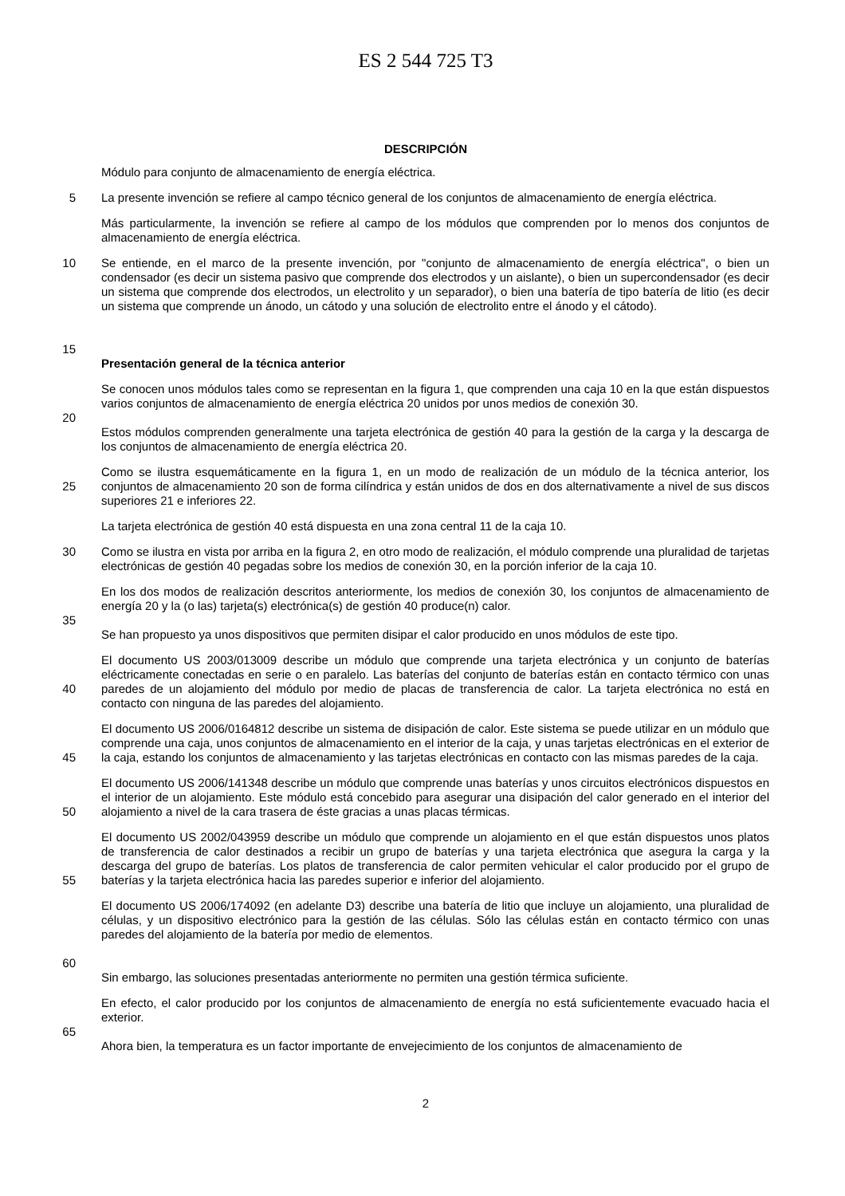ES 2 544 725 T3
DESCRIPCIÓN
Módulo para conjunto de almacenamiento de energía eléctrica.
5 La presente invención se refiere al campo técnico general de los conjuntos de almacenamiento de energía eléctrica.
Más particularmente, la invención se refiere al campo de los módulos que comprenden por lo menos dos conjuntos de almacenamiento de energía eléctrica.
10
15
Se entiende, en el marco de la presente invención, por "conjunto de almacenamiento de energía eléctrica", o bien un condensador (es decir un sistema pasivo que comprende dos electrodos y un aislante), o bien un supercondensador (es decir un sistema que comprende dos electrodos, un electrolito y un separador), o bien una batería de tipo batería de litio (es decir un sistema que comprende un ánodo, un cátodo y una solución de electrolito entre el ánodo y el cátodo).
Presentación general de la técnica anterior
20 Se conocen unos módulos tales como se representan en la figura 1, que comprenden una caja 10 en la que están dispuestos varios conjuntos de almacenamiento de energía eléctrica 20 unidos por unos medios de conexión 30.
Estos módulos comprenden generalmente una tarjeta electrónica de gestión 40 para la gestión de la carga y la descarga de los conjuntos de almacenamiento de energía eléctrica 20.
25 Como se ilustra esquemáticamente en la figura 1, en un modo de realización de un módulo de la técnica anterior, los conjuntos de almacenamiento 20 son de forma cilíndrica y están unidos de dos en dos alternativamente a nivel de sus discos superiores 21 e inferiores 22.
La tarjeta electrónica de gestión 40 está dispuesta en una zona central 11 de la caja 10.
30 Como se ilustra en vista por arriba en la figura 2, en otro modo de realización, el módulo comprende una pluralidad de tarjetas electrónicas de gestión 40 pegadas sobre los medios de conexión 30, en la porción inferior de la caja 10.
35 En los dos modos de realización descritos anteriormente, los medios de conexión 30, los conjuntos de almacenamiento de energía 20 y la (o las) tarjeta(s) electrónica(s) de gestión 40 produce(n) calor.
Se han propuesto ya unos dispositivos que permiten disipar el calor producido en unos módulos de este tipo.
40 El documento US 2003/013009 describe un módulo que comprende una tarjeta electrónica y un conjunto de baterías eléctricamente conectadas en serie o en paralelo. Las baterías del conjunto de baterías están en contacto térmico con unas paredes de un alojamiento del módulo por medio de placas de transferencia de calor. La tarjeta electrónica no está en contacto con ninguna de las paredes del alojamiento.
45 El documento US 2006/0164812 describe un sistema de disipación de calor. Este sistema se puede utilizar en un módulo que comprende una caja, unos conjuntos de almacenamiento en el interior de la caja, y unas tarjetas electrónicas en el exterior de la caja, estando los conjuntos de almacenamiento y las tarjetas electrónicas en contacto con las mismas paredes de la caja.
50 El documento US 2006/141348 describe un módulo que comprende unas baterías y unos circuitos electrónicos dispuestos en el interior de un alojamiento. Este módulo está concebido para asegurar una disipación del calor generado en el interior del alojamiento a nivel de la cara trasera de éste gracias a unas placas térmicas.
55 El documento US 2002/043959 describe un módulo que comprende un alojamiento en el que están dispuestos unos platos de transferencia de calor destinados a recibir un grupo de baterías y una tarjeta electrónica que asegura la carga y la descarga del grupo de baterías. Los platos de transferencia de calor permiten vehicular el calor producido por el grupo de baterías y la tarjeta electrónica hacia las paredes superior e inferior del alojamiento.
60 El documento US 2006/174092 (en adelante D3) describe una batería de litio que incluye un alojamiento, una pluralidad de células, y un dispositivo electrónico para la gestión de las células. Sólo las células están en contacto térmico con unas paredes del alojamiento de la batería por medio de elementos.
Sin embargo, las soluciones presentadas anteriormente no permiten una gestión térmica suficiente.
65 En efecto, el calor producido por los conjuntos de almacenamiento de energía no está suficientemente evacuado hacia el exterior.
Ahora bien, la temperatura es un factor importante de envejecimiento de los conjuntos de almacenamiento de
2